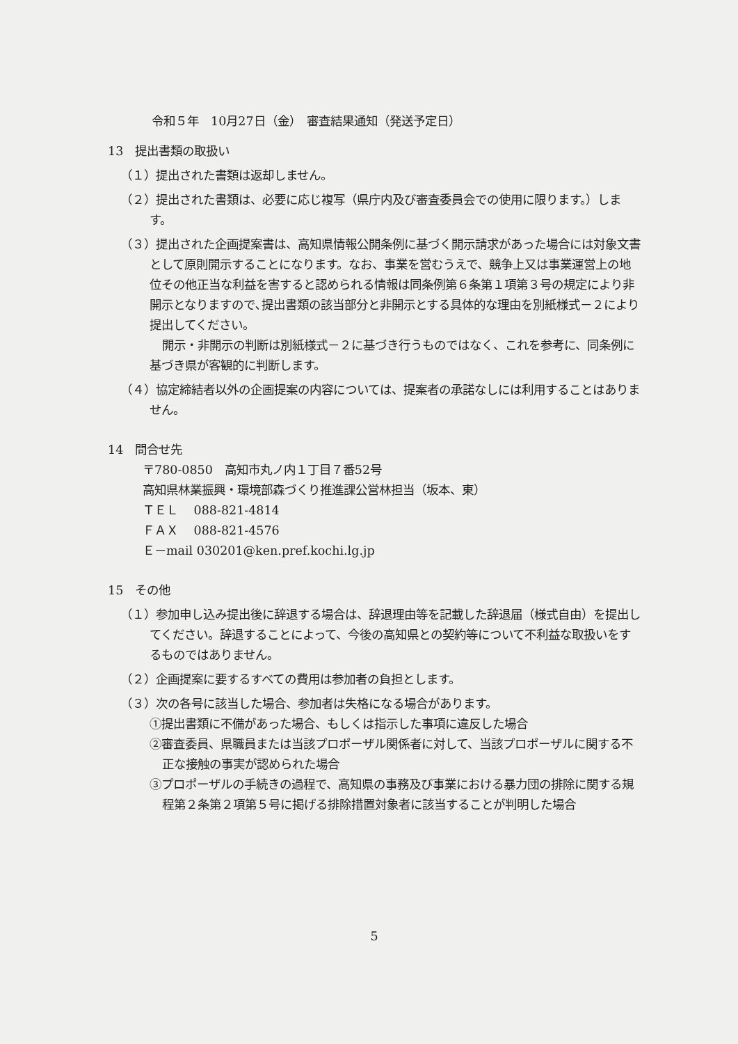令和５年　10月27日（金）　審査結果通知（発送予定日）
13　提出書類の取扱い
（１）提出された書類は返却しません。
（２）提出された書類は、必要に応じ複写（県庁内及び審査委員会での使用に限ります。）します。
（３）提出された企画提案書は、高知県情報公開条例に基づく開示請求があった場合には対象文書として原則開示することになります。なお、事業を営むうえで、競争上又は事業運営上の地位その他正当な利益を害すると認められる情報は同条例第６条第１項第３号の規定により非開示となりますので､提出書類の該当部分と非開示とする具体的な理由を別紙様式－２により提出してください。
開示・非開示の判断は別紙様式－２に基づき行うものではなく、これを参考に、同条例に基づき県が客観的に判断します。
（４）協定締結者以外の企画提案の内容については、提案者の承諾なしには利用することはありません。
14　問合せ先
〒780-0850　高知市丸ノ内１丁目７番52号
高知県林業振興・環境部森づくり推進課公営林担当（坂本、東）
ＴＥＬ　 088-821-4814
ＦＡＸ　 088-821-4576
Ｅ－mail 030201@ken.pref.kochi.lg.jp
15　その他
（１）参加申し込み提出後に辞退する場合は、辞退理由等を記載した辞退届（様式自由）を提出してください。辞退することによって、今後の高知県との契約等について不利益な取扱いをするものではありません。
（２）企画提案に要するすべての費用は参加者の負担とします。
（３）次の各号に該当した場合、参加者は失格になる場合があります。
①提出書類に不備があった場合、もしくは指示した事項に違反した場合
②審査委員、県職員または当該プロポーザル関係者に対して、当該プロポーザルに関する不正な接触の事実が認められた場合
③プロポーザルの手続きの過程で、高知県の事務及び事業における暴力団の排除に関する規程第２条第２項第５号に掲げる排除措置対象者に該当することが判明した場合
5